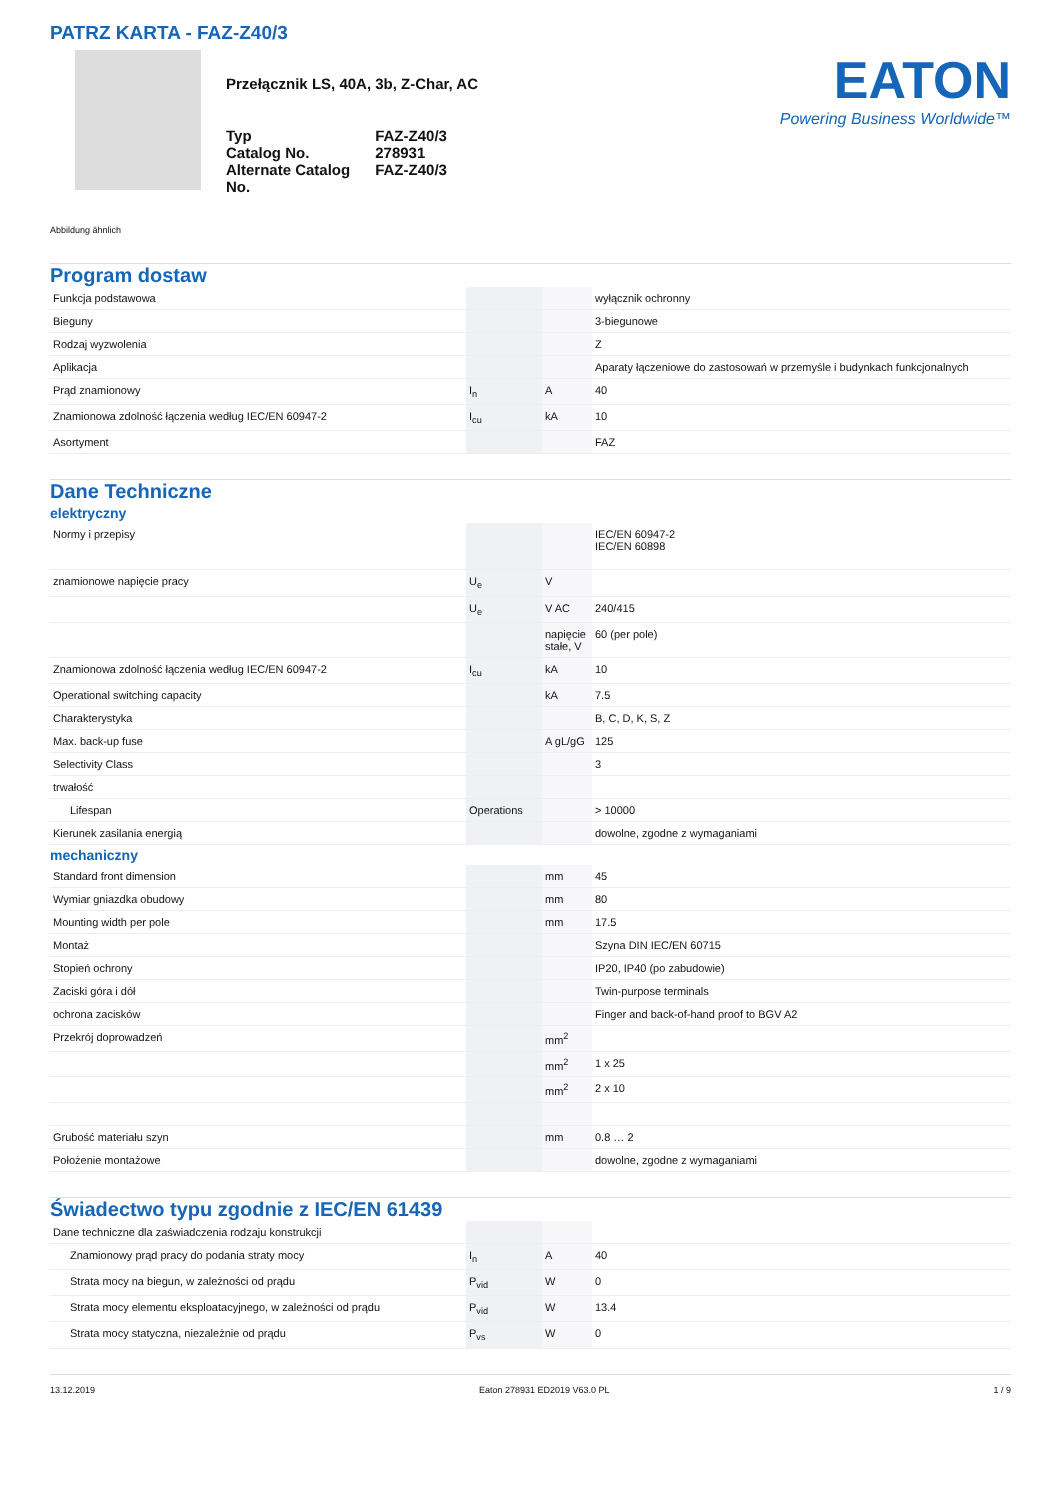PATRZ KARTA - FAZ-Z40/3
Przełącznik LS, 40A, 3b, Z-Char, AC
| Typ | FAZ-Z40/3 |
| Catalog No. | 278931 |
| Alternate Catalog No. | FAZ-Z40/3 |
EATON
Powering Business Worldwide™
Abbildung ähnlich
Program dostaw
| Funkcja podstawowa | | | wyłącznik ochronny |
| Bieguny | | | 3-biegunowe |
| Rodzaj wyzwolenia | | | Z |
| Aplikacja | | | Aparaty łączeniowe do zastosowań w przemyśle i budynkach funkcjonalnych |
| Prąd znamionowy | I<sub>n</sub> | A | 40 |
| Znamionowa zdolność łączenia według IEC/EN 60947-2 | I<sub>cu</sub> | kA | 10 |
| Asortyment | | | FAZ |
Dane Techniczne
elektryczny
| Normy i przepisy | | | IEC/EN 60947-2 IEC/EN 60898 |
| znamionowe napięcie pracy | U<sub>e</sub> | V | |
| | U<sub>e</sub> | V AC | 240/415 |
| | | napięcie stałe, V | 60 (per pole) |
| Znamionowa zdolność łączenia według IEC/EN 60947-2 | I<sub>cu</sub> | kA | 10 |
| Operational switching capacity | | kA | 7.5 |
| Charakterystyka | | | B, C, D, K, S, Z |
| Max. back-up fuse | | A gL/gG | 125 |
| Selectivity Class | | | 3 |
| trwałość | | | |
| Lifespan | Operations | | > 10000 |
| Kierunek zasilania energią | | | dowolne, zgodne z wymaganiami |
mechaniczny
| Standard front dimension | | mm | 45 |
| Wymiar gniazdka obudowy | | mm | 80 |
| Mounting width per pole | | mm | 17.5 |
| Montaż | | | Szyna DIN IEC/EN 60715 |
| Stopień ochrony | | | IP20, IP40 (po zabudowie) |
| Zaciski góra i dół | | | Twin-purpose terminals |
| ochrona zacisków | | | Finger and back-of-hand proof to BGV A2 |
| Przekrój doprowadzeń | | mm<sup>2</sup> | |
| | | mm<sup>2</sup> | 1 x 25 |
| | | mm<sup>2</sup> | 2 x 10 |
| Grubość materiału szyn | | mm | 0.8 … 2 |
| Położenie montażowe | | | dowolne, zgodne z wymaganiami |
Świadectwo typu zgodnie z IEC/EN 61439
| Dane techniczne dla zaświadczenia rodzaju konstrukcji | | | |
| Znamionowy prąd pracy do podania straty mocy | I<sub>n</sub> | A | 40 |
| Strata mocy na biegun, w zależności od prądu | P<sub>vid</sub> | W | 0 |
| Strata mocy elementu eksploatacyjnego, w zależności od prądu | P<sub>vid</sub> | W | 13.4 |
| Strata mocy statyczna, niezależnie od prądu | P<sub>vs</sub> | W | 0 |
13.12.2019 Eaton 278931 ED2019 V63.0 PL 1 / 9